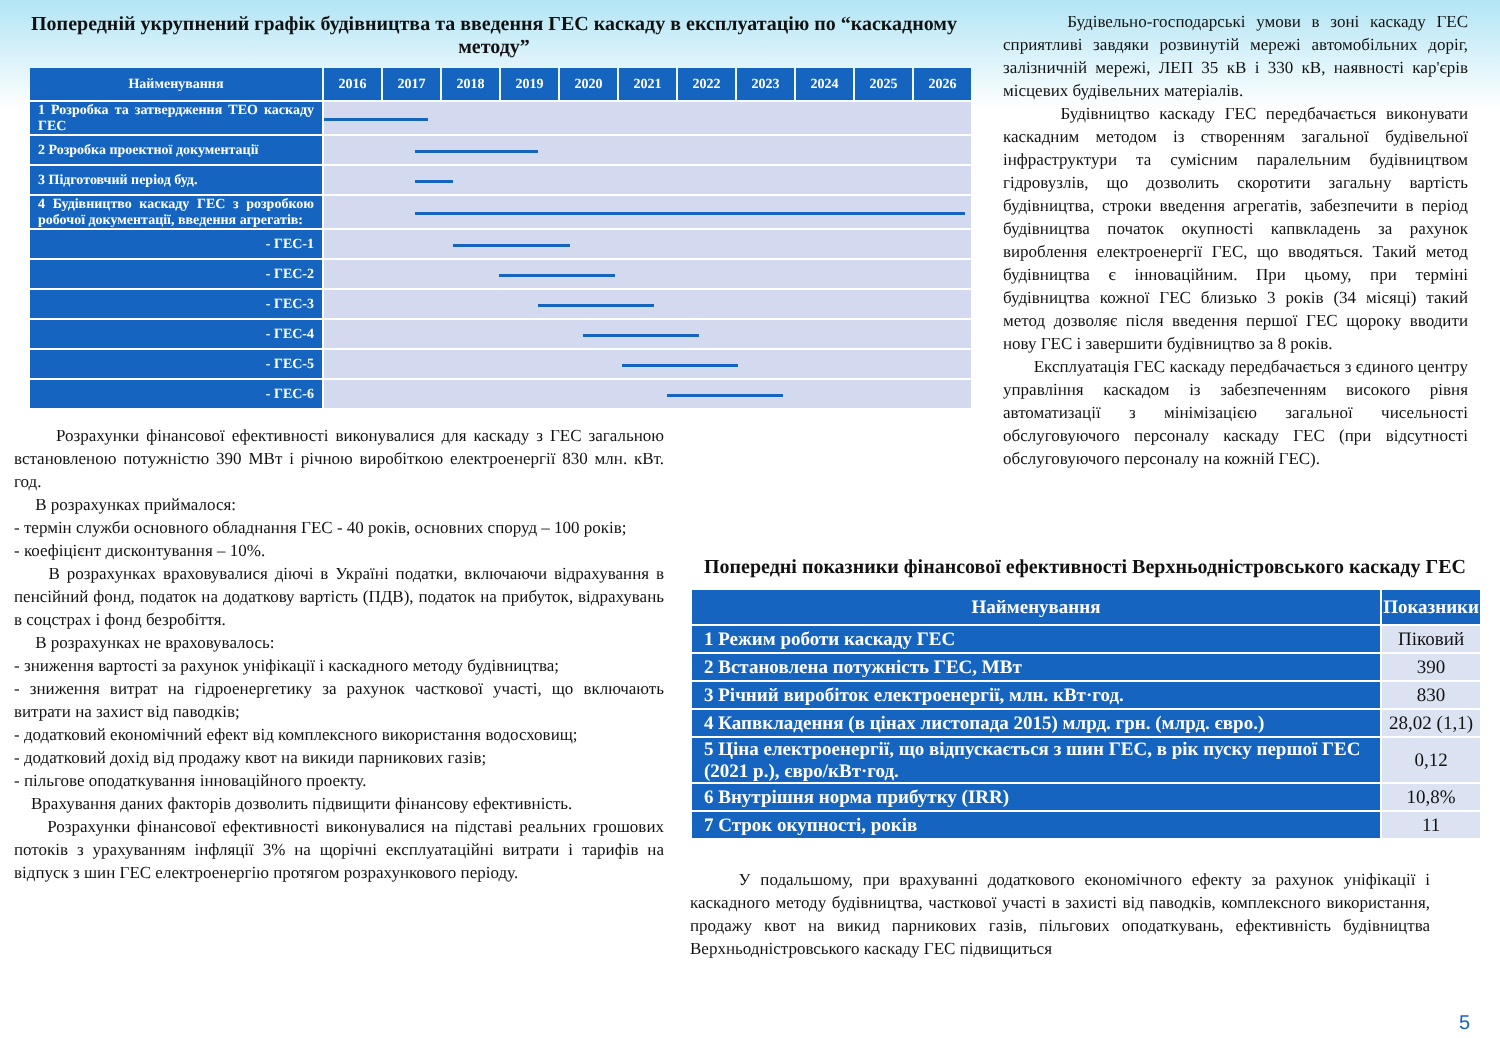Попередній укрупнений графік будівництва та введення ГЕС каскаду в експлуатацію по “каскадному методу”
| Найменування | 2016 | 2017 | 2018 | 2019 | 2020 | 2021 | 2022 | 2023 | 2024 | 2025 | 2026 |
| --- | --- | --- | --- | --- | --- | --- | --- | --- | --- | --- | --- |
| 1 Розробка та затвердження ТЕО каскаду ГЕС | | | | | | | | | | | |
| 2 Розробка проектної документації | | | | | | | | | | | |
| 3 Підготовчий період буд. | | | | | | | | | | | |
| 4 Будівництво каскаду ГЕС з розробкою робочої документації, введення агрегатів: | | | | | | | | | | | |
| - ГЕС-1 | | | | | | | | | | | |
| - ГЕС-2 | | | | | | | | | | | |
| - ГЕС-3 | | | | | | | | | | | |
| - ГЕС-4 | | | | | | | | | | | |
| - ГЕС-5 | | | | | | | | | | | |
| - ГЕС-6 | | | | | | | | | | | |
Розрахунки фінансової ефективності виконувалися для каскаду з ГЕС загальною встановленою потужністю 390 МВт і річною виробіткою електроенергії 830 млн. кВт. год.
В розрахунках приймалося:
- термін служби основного обладнання ГЕС - 40 років, основних споруд – 100 років;
- коефіцієнт дисконтування – 10%.
В розрахунках враховувалися діючі в Україні податки, включаючи відрахування в пенсійний фонд, податок на додаткову вартість (ПДВ), податок на прибуток, відрахувань в соцстрах і фонд безробіття.
В розрахунках не враховувалось:
- зниження вартості за рахунок уніфікації і каскадного методу будівництва;
- зниження витрат на гідроенергетику за рахунок часткової участі, що включають витрати на захист від паводків;
- додатковий економічний ефект від комплексного використання водосховищ;
- додатковий дохід від продажу квот на викиди парникових газів;
- пільгове оподаткування інноваційного проекту.
Врахування даних факторів дозволить підвищити фінансову ефективність.
Розрахунки фінансової ефективності виконувалися на підставі реальних грошових потоків з урахуванням інфляції 3% на щорічні експлуатаційні витрати і тарифів на відпуск з шин ГЕС електроенергію протягом розрахункового періоду.
Будівельно-господарські умови в зоні каскаду ГЕС сприятливі завдяки розвинутій мережі автомобільних доріг, залізничній мережі, ЛЕП 35 кВ і 330 кВ, наявності кар'єрів місцевих будівельних матеріалів.
Будівництво каскаду ГЕС передбачається виконувати каскадним методом із створенням загальної будівельної інфраструктури та сумісним паралельним будівництвом гідровузлів, що дозволить скоротити загальну вартість будівництва, строки введення агрегатів, забезпечити в період будівництва початок окупності капвкладень за рахунок вироблення електроенергії ГЕС, що вводяться. Такий метод будівництва є інноваційним. При цьому, при терміні будівництва кожної ГЕС близько 3 років (34 місяці) такий метод дозволяє після введення першої ГЕС щороку вводити нову ГЕС і завершити будівництво за 8 років.
Експлуатація ГЕС каскаду передбачається з єдиного центру управління каскадом із забезпеченням високого рівня автоматизації з мінімізацією загальної чисельності обслуговуючого персоналу каскаду ГЕС (при відсутності обслуговуючого персоналу на кожній ГЕС).
Попередні показники фінансової ефективності Верхньодністровського каскаду ГЕС
| Найменування | Показники |
| --- | --- |
| 1 Режим роботи каскаду ГЕС | Піковий |
| 2 Встановлена потужність ГЕС, МВт | 390 |
| 3 Річний виробіток електроенергії, млн. кВт·год. | 830 |
| 4 Капвкладення (в цінах листопада 2015) млрд. грн. (млрд. євро.) | 28,02 (1,1) |
| 5 Ціна електроенергії, що відпускається з шин ГЕС, в рік пуску першої ГЕС (2021 р.), євро/кВт·год. | 0,12 |
| 6 Внутрішня норма прибутку (IRR) | 10,8% |
| 7 Строк окупності, років | 11 |
У подальшому, при врахуванні додаткового економічного ефекту за рахунок уніфікації і каскадного методу будівництва, часткової участі в захисті від паводків, комплексного використання, продажу квот на викид парникових газів, пільгових оподаткувань, ефективність будівництва Верхньодністровського каскаду ГЕС підвищиться
5